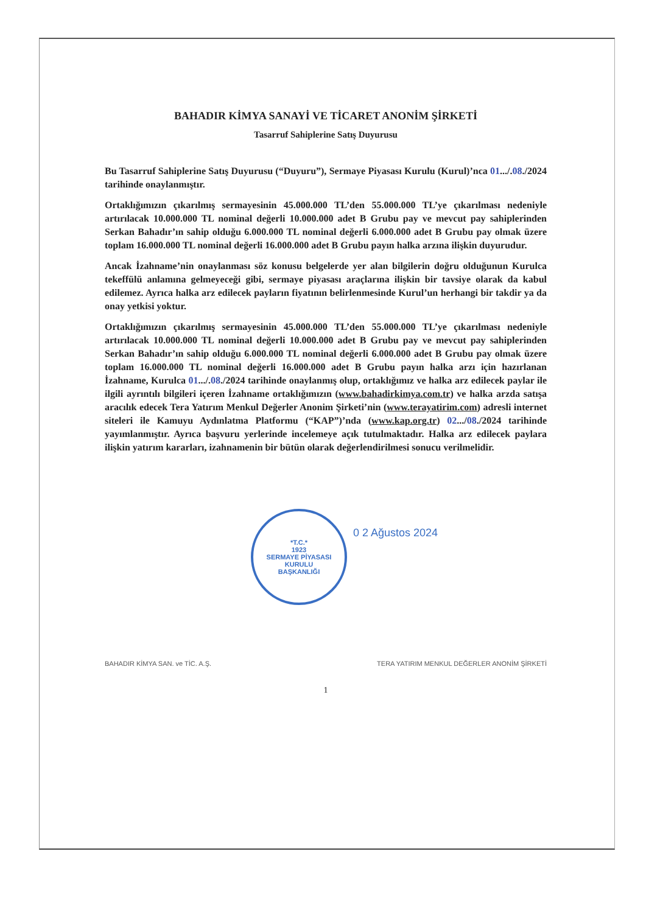BAHADIR KİMYA SANAYİ VE TİCARET ANONİM ŞİRKETİ
Tasarruf Sahiplerine Satış Duyurusu
Bu Tasarruf Sahiplerine Satış Duyurusu (“Duyuru”), Sermaye Piyasası Kurulu (Kurul)’nca 01.../.08./2024 tarihinde onaylanmıştır.
Ortaklığımızın çıkarılmış sermayesinin 45.000.000 TL’den 55.000.000 TL’ye çıkarılması nedeniyle artırılacak 10.000.000 TL nominal değerli 10.000.000 adet B Grubu pay ve mevcut pay sahiplerinden Serkan Bahadır’ın sahip olduğu 6.000.000 TL nominal değerli 6.000.000 adet B Grubu pay olmak üzere toplam 16.000.000 TL nominal değerli 16.000.000 adet B Grubu payın halka arzına ilişkin duyurudur.
Ancak İzahname’nin onaylanması söz konusu belgelerde yer alan bilgilerin doğru olduğunun Kurulca tekeffülü anlamına gelmeyeceği gibi, sermaye piyasası araçlarına ilişkin bir tavsiye olarak da kabul edilemez. Ayrıca halka arz edilecek payların fiyatının belirlenmesinde Kurul’un herhangi bir takdir ya da onay yetkisi yoktur.
Ortaklığımızın çıkarılmış sermayesinin 45.000.000 TL’den 55.000.000 TL’ye çıkarılması nedeniyle artırılacak 10.000.000 TL nominal değerli 10.000.000 adet B Grubu pay ve mevcut pay sahiplerinden Serkan Bahadır’ın sahip olduğu 6.000.000 TL nominal değerli 6.000.000 adet B Grubu pay olmak üzere toplam 16.000.000 TL nominal değerli 16.000.000 adet B Grubu payın halka arzı için hazırlanan İzahname, Kurulca 01.../.08./2024 tarihinde onaylanmış olup, ortaklığımız ve halka arz edilecek paylar ile ilgili ayrıntılı bilgileri içeren İzahname ortaklığımızın (www.bahadirkimya.com.tr) ve halka arzda satışa aracılık edecek Tera Yatırım Menkul Değerler Anonim Şirketi’nin (www.terayatirim.com) adresli internet siteleri ile Kamuyu Aydınlatma Platformu (“KAP”)’nda (www.kap.org.tr) 02.../08./2024 tarihinde yayımlanmıştır. Ayrıca başvuru yerlerinde incelemeye açık tutulmaktadır. Halka arz edilecek paylara ilişkin yatırım kararları, izahnamenin bir bütün olarak değerlendirilmesi sonucu verilmelidir.
*T.C.*
1923
SERMAYE PİYASASI KURULU
BAŞKANLIĞI
0 2 Ağustos 2024
BAHADIR KİMYA SAN. ve TİC. A.Ş.
TERA YATIRIM MENKUL DEĞERLER ANONİM ŞİRKETİ
1